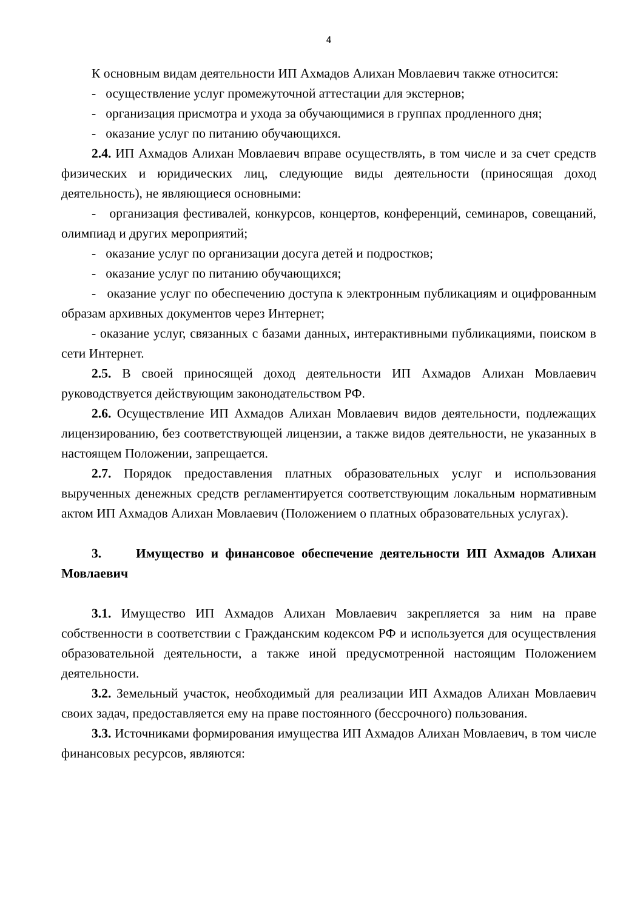4
К основным видам деятельности ИП Ахмадов Алихан Мовлаевич также относится:
- осуществление услуг промежуточной аттестации для экстернов;
- организация присмотра и ухода за обучающимися в группах продленного дня;
- оказание услуг по питанию обучающихся.
2.4. ИП Ахмадов Алихан Мовлаевич вправе осуществлять, в том числе и за счет средств физических и юридических лиц, следующие виды деятельности (приносящая доход деятельность), не являющиеся основными:
- организация фестивалей, конкурсов, концертов, конференций, семинаров, совещаний, олимпиад и других мероприятий;
- оказание услуг по организации досуга детей и подростков;
- оказание услуг по питанию обучающихся;
- оказание услуг по обеспечению доступа к электронным публикациям и оцифрованным образам архивных документов через Интернет;
- оказание услуг, связанных с базами данных, интерактивными публикациями, поиском в сети Интернет.
2.5. В своей приносящей доход деятельности ИП Ахмадов Алихан Мовлаевич руководствуется действующим законодательством РФ.
2.6. Осуществление ИП Ахмадов Алихан Мовлаевич видов деятельности, подлежащих лицензированию, без соответствующей лицензии, а также видов деятельности, не указанных в настоящем Положении, запрещается.
2.7. Порядок предоставления платных образовательных услуг и использования вырученных денежных средств регламентируется соответствующим локальным нормативным актом ИП Ахмадов Алихан Мовлаевич (Положением о платных образовательных услугах).
3. Имущество и финансовое обеспечение деятельности ИП Ахмадов Алихан Мовлаевич
3.1. Имущество ИП Ахмадов Алихан Мовлаевич закрепляется за ним на праве собственности в соответствии с Гражданским кодексом РФ и используется для осуществления образовательной деятельности, а также иной предусмотренной настоящим Положением деятельности.
3.2. Земельный участок, необходимый для реализации ИП Ахмадов Алихан Мовлаевич своих задач, предоставляется ему на праве постоянного (бессрочного) пользования.
3.3. Источниками формирования имущества ИП Ахмадов Алихан Мовлаевич, в том числе финансовых ресурсов, являются: